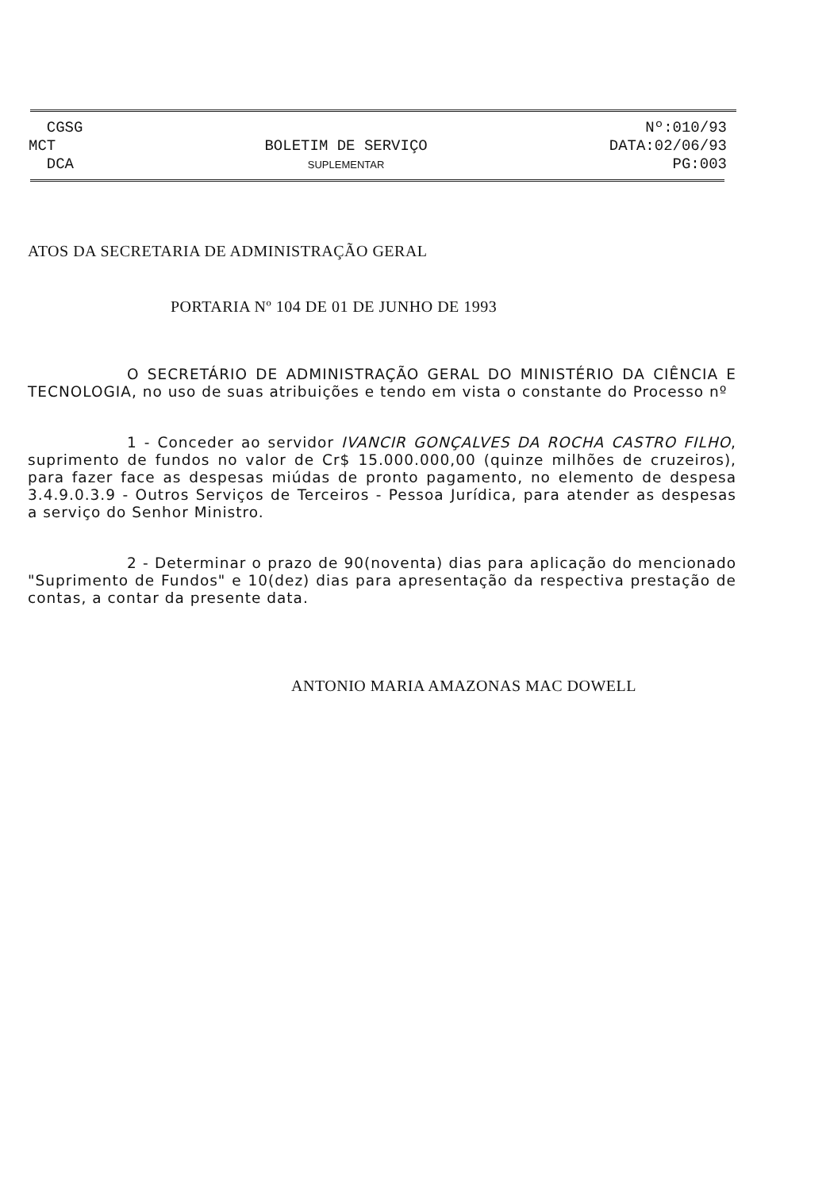CGSG
MCT
DCA
BOLETIM DE SERVIÇO
SUPLEMENTAR
Nº:010/93
DATA:02/06/93
PG:003
ATOS DA SECRETARIA DE ADMINISTRAÇÃO GERAL
PORTARIA Nº 104 DE 01 DE JUNHO DE 1993
O SECRETÁRIO DE ADMINISTRAÇÃO GERAL DO MINISTÉRIO DA CIÊNCIA E TECNOLOGIA, no uso de suas atribuições e tendo em vista o constante do Processo nº
1 - Conceder ao servidor IVANCIR GONÇALVES DA ROCHA CASTRO FILHO, suprimento de fundos no valor de Cr$ 15.000.000,00 (quinze milhões de cruzeiros), para fazer face as despesas miúdas de pronto pagamento, no elemento de despesa 3.4.9.0.3.9 - Outros Serviços de Terceiros - Pessoa Jurídica, para atender as despesas a serviço do Senhor Ministro.
2 - Determinar o prazo de 90(noventa) dias para aplicação do mencionado "Suprimento de Fundos" e 10(dez) dias para apresentação da respectiva prestação de contas, a contar da presente data.
ANTONIO MARIA AMAZONAS MAC DOWELL